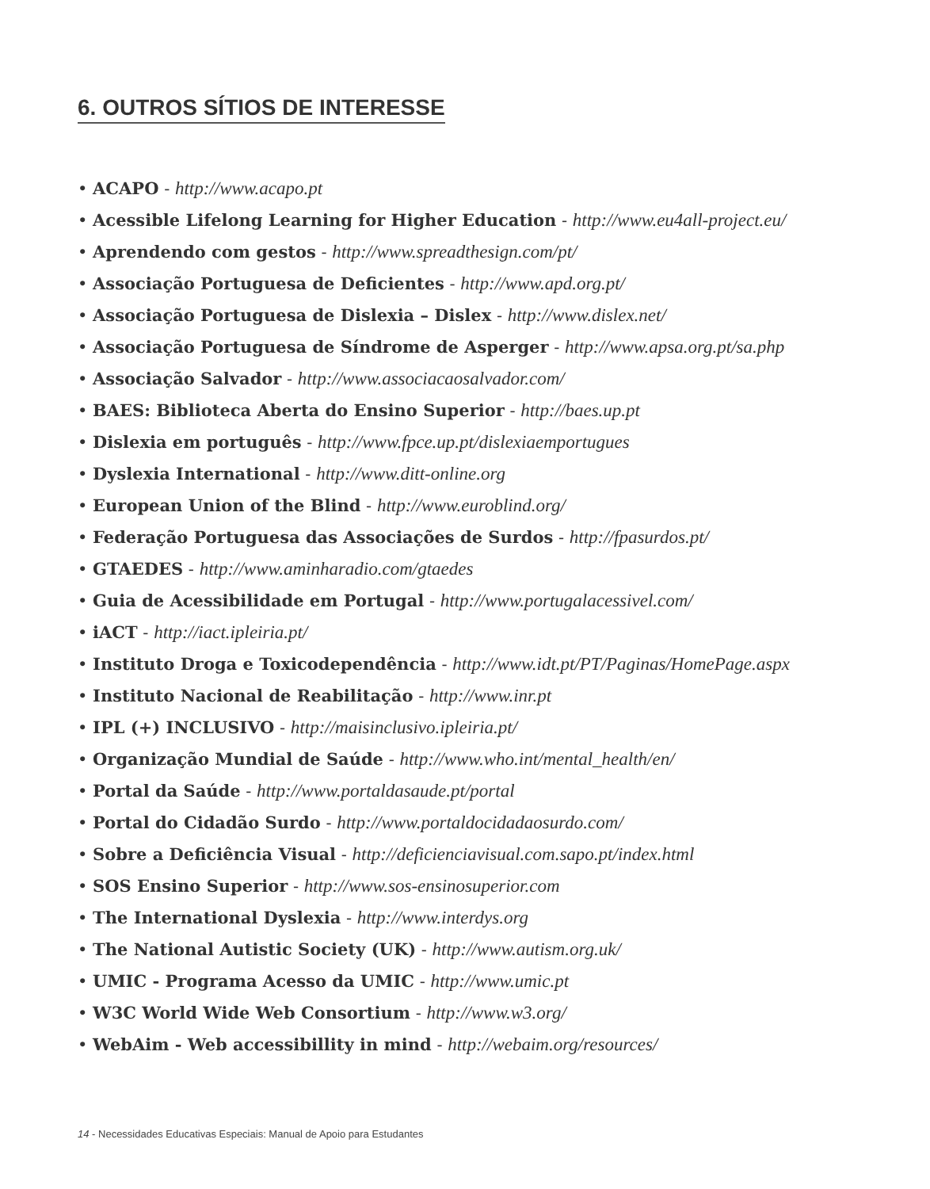6. OUTROS SÍTIOS DE INTERESSE
• ACAPO - http://www.acapo.pt
• Acessible Lifelong Learning for Higher Education - http://www.eu4all-project.eu/
• Aprendendo com gestos - http://www.spreadthesign.com/pt/
• Associação Portuguesa de Deficientes - http://www.apd.org.pt/
• Associação Portuguesa de Dislexia – Dislex - http://www.dislex.net/
• Associação Portuguesa de Síndrome de Asperger - http://www.apsa.org.pt/sa.php
• Associação Salvador - http://www.associacaosalvador.com/
• BAES: Biblioteca Aberta do Ensino Superior - http://baes.up.pt
• Dislexia em português - http://www.fpce.up.pt/dislexiaemportugues
• Dyslexia International - http://www.ditt-online.org
• European Union of the Blind - http://www.euroblind.org/
• Federação Portuguesa das Associações de Surdos - http://fpasurdos.pt/
• GTAEDES - http://www.aminharadio.com/gtaedes
• Guia de Acessibilidade em Portugal - http://www.portugalacessivel.com/
• iACT - http://iact.ipleiria.pt/
• Instituto Droga e Toxicodependência - http://www.idt.pt/PT/Paginas/HomePage.aspx
• Instituto Nacional de Reabilitação - http://www.inr.pt
• IPL (+) INCLUSIVO - http://maisinclusivo.ipleiria.pt/
• Organização Mundial de Saúde - http://www.who.int/mental_health/en/
• Portal da Saúde - http://www.portaldasaude.pt/portal
• Portal do Cidadão Surdo - http://www.portaldocidadaosurdo.com/
• Sobre a Deficiência Visual - http://deficienciavisual.com.sapo.pt/index.html
• SOS Ensino Superior - http://www.sos-ensinosuperior.com
• The International Dyslexia - http://www.interdys.org
• The National Autistic Society (UK) - http://www.autism.org.uk/
• UMIC - Programa Acesso da UMIC - http://www.umic.pt
• W3C World Wide Web Consortium - http://www.w3.org/
• WebAim - Web accessibillity in mind - http://webaim.org/resources/
14 - Necessidades Educativas Especiais: Manual de Apoio para Estudantes